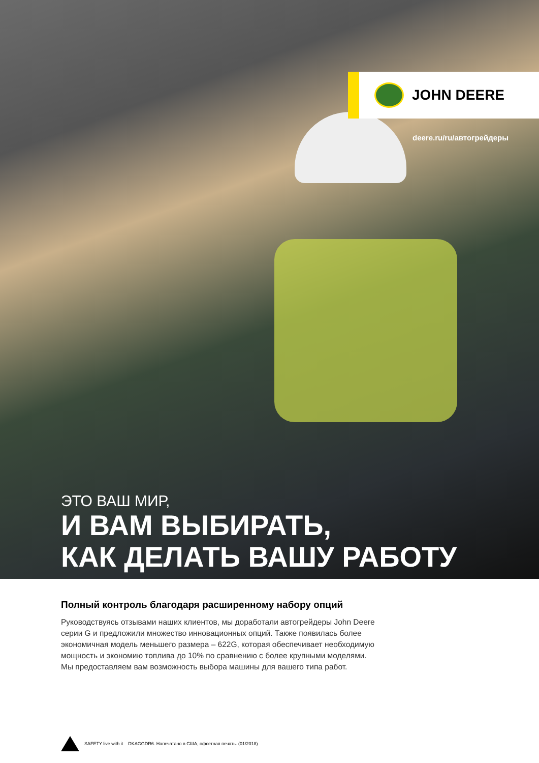JOHN DEERE
deere.ru/ru/автогрейдеры
ЭТО ВАШ МИР,
И ВАМ ВЫБИРАТЬ,
КАК ДЕЛАТЬ ВАШУ РАБОТУ
Полный контроль благодаря расширенному набору опций
Руководствуясь отзывами наших клиентов, мы доработали автогрейдеры John Deere
серии G и предложили множество инновационных опций. Также появилась более
экономичная модель меньшего размера – 622G, которая обеспечивает необходимую
мощность и экономию топлива до 10% по сравнению с более крупными моделями.
Мы предоставляем вам возможность выбора машины для вашего типа работ.
SAFETY live with it DKAGGDR6. Напечатано в США, офсетная печать. (01/2018)